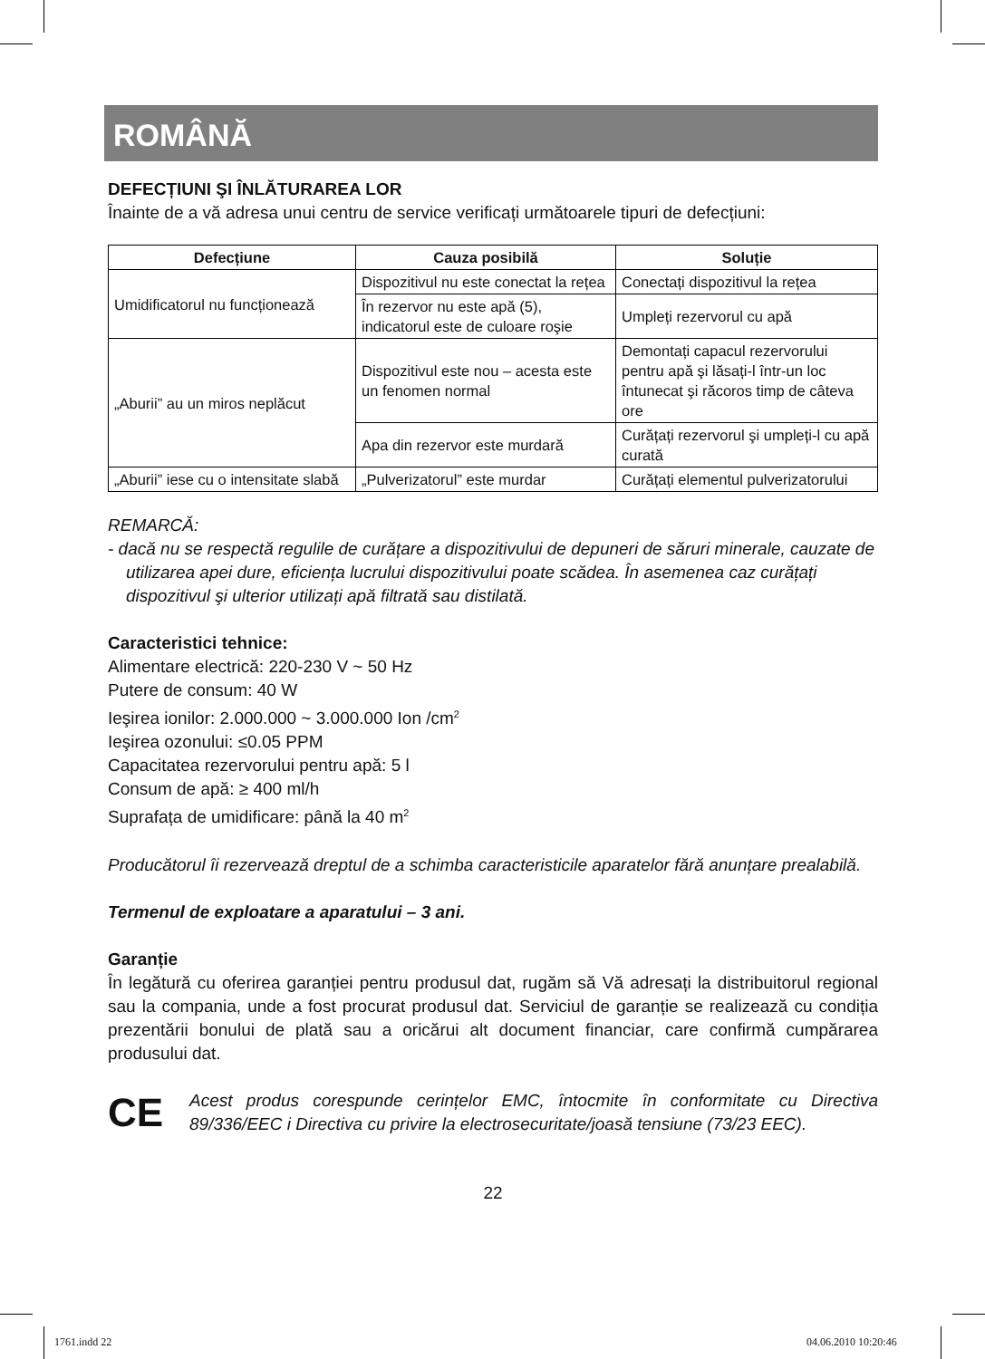ROMÂNĂ
DEFECȚIUNI ŞI ÎNLĂTURAREA LOR
Înainte de a vă adresa unui centru de service verificați următoarele tipuri de defecțiuni:
| Defecțiune | Cauza posibilă | Soluție |
| --- | --- | --- |
| Umidificatorul nu funcționează | Dispozitivul nu este conectat la rețea | Conectați dispozitivul la rețea |
| | În rezervor nu este apă (5), indicatorul este de culoare roşie | Umpleți rezervorul cu apă |
| „Aburii” au un miros neplăcut | Dispozitivul este nou – acesta este un fenomen normal | Demontați capacul rezervorului pentru apă şi lăsați-l într-un loc întunecat şi răcoros timp de câteva ore |
| | Apa din rezervor este murdară | Curățați rezervorul şi umpleți-l cu apă curată |
| „Aburii” iese cu o intensitate slabă | „Pulverizatorul” este murdar | Curățați elementul pulverizatorului |
REMARCĂ:
- dacă nu se respectă regulile de curățare a dispozitivului de depuneri de săruri minerale, cauzate de utilizarea apei dure, eficiența lucrului dispozitivului poate scădea. În asemenea caz curățați dispozitivul şi ulterior utilizați apă filtrată sau distilată.
Caracteristici tehnice:
Alimentare electrică: 220-230 V ~ 50 Hz
Putere de consum: 40 W
Ieşirea ionilor: 2.000.000 ~ 3.000.000 Ion /cm<sup>2</sup>
Ieşirea ozonului: ≤0.05 PPM
Capacitatea rezervorului pentru apă: 5 l
Consum de apă: ≥ 400 ml/h
Suprafața de umidificare: până la 40 m<sup>2</sup>
Producătorul îi rezervează dreptul de a schimba caracteristicile aparatelor fără anunțare prealabilă.
Termenul de exploatare a aparatului – 3 ani.
Garanție
În legătură cu oferirea garanției pentru produsul dat, rugăm să Vă adresați la distribuitorul regional sau la compania, unde a fost procurat produsul dat. Serviciul de garanție se realizează cu condiția prezentării bonului de plată sau a oricărui alt document financiar, care confirmă cumpărarea produsului dat.
CE
Acest produs corespunde cerințelor EMC, întocmite în conformitate cu Directiva 89/336/EEC i Directiva cu privire la electrosecuritate/joasă tensiune (73/23 EEC).
22
1761.indd 22 04.06.2010 10:20:46